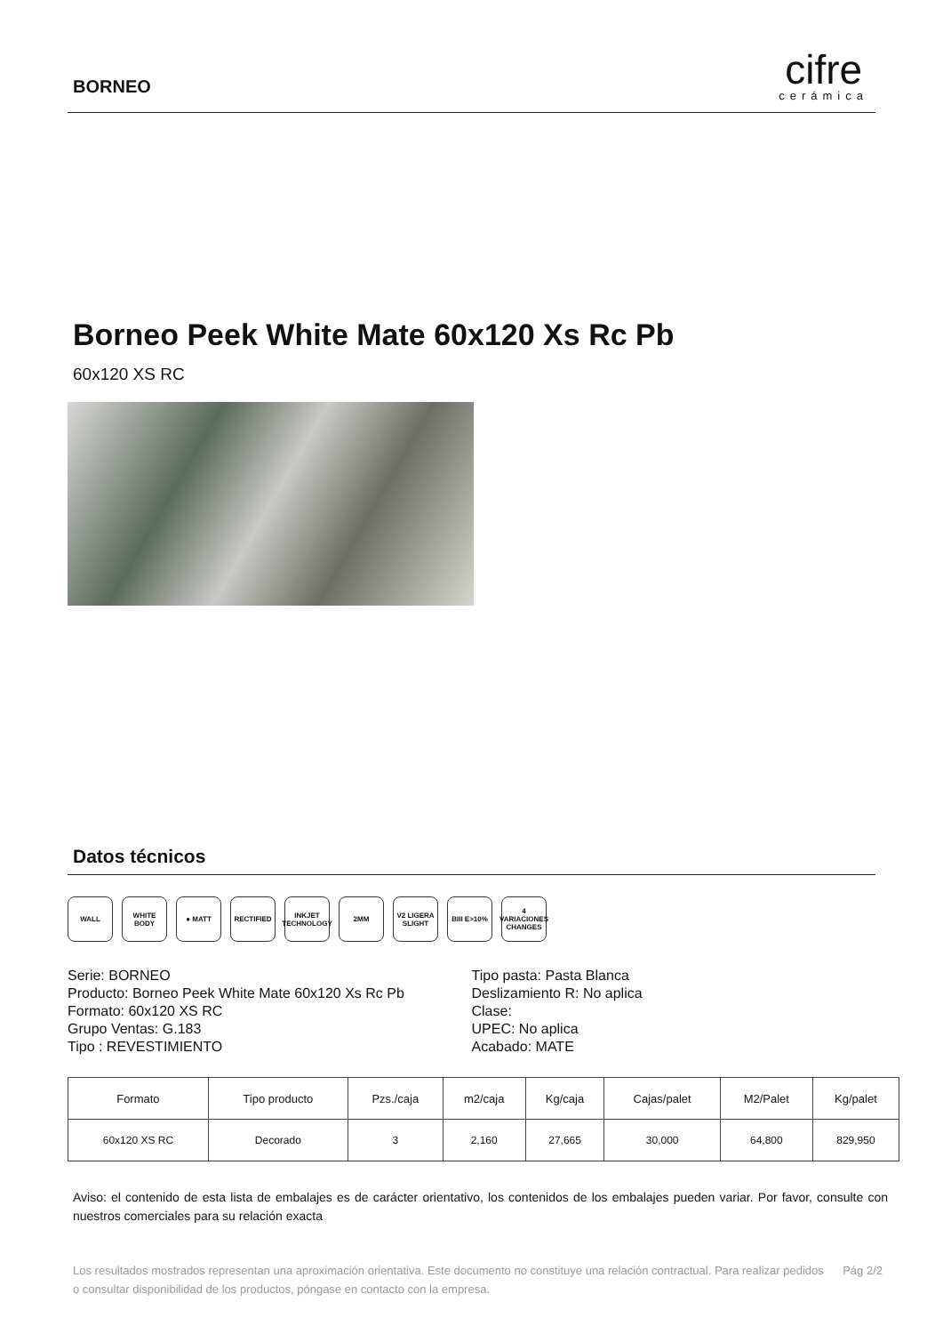BORNEO
cifre
cerámica
Borneo Peek White Mate 60x120 Xs Rc Pb
60x120 XS RC
Datos técnicos
WALL WHITE BODY ● MATT RECTIFIED INKJET TECHNOLOGY
2MM V2 LIGERA SLIGHT
BIII E>10% 4 VARIACIONES CHANGES
Serie: BORNEO
Producto: Borneo Peek White Mate 60x120 Xs Rc Pb
Formato: 60x120 XS RC
Grupo Ventas: G.183
Tipo : REVESTIMIENTO
Tipo pasta: Pasta Blanca
Deslizamiento R: No aplica
Clase:
UPEC: No aplica
Acabado: MATE
| Formato | Tipo producto | Pzs./caja | m2/caja | Kg/caja | Cajas/palet | M2/Palet | Kg/palet |
| --- | --- | --- | --- | --- | --- | --- | --- |
| 60x120 XS RC | Decorado | 3 | 2,160 | 27,665 | 30,000 | 64,800 | 829,950 |
Aviso: el contenido de esta lista de embalajes es de carácter orientativo, los contenidos de los embalajes pueden variar. Por favor, consulte con nuestros comerciales para su relación exacta
Los resultados mostrados representan una aproximación orientativa. Este documento no constituye una relación contractual. Para realizar pedidos o consultar disponibilidad de los productos, póngase en contacto con la empresa.
Pág 2/2